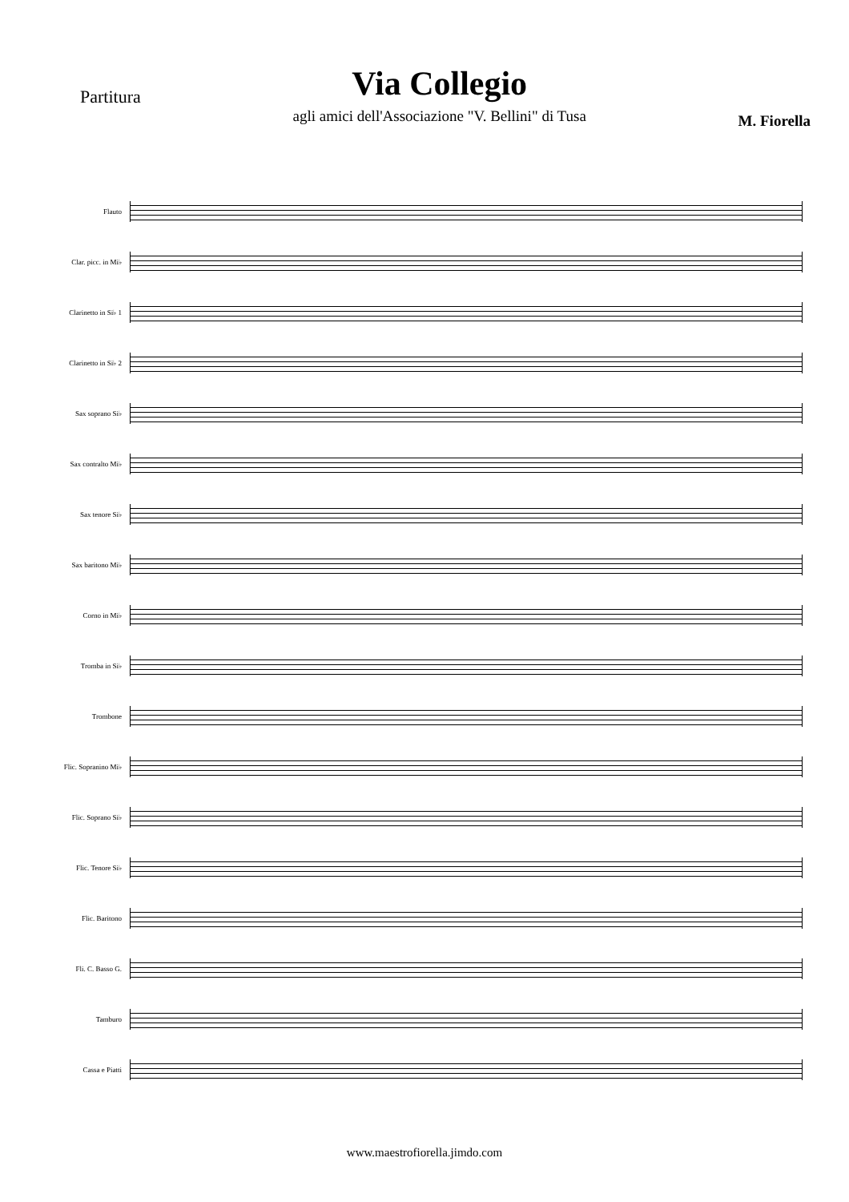Partitura
Via Collegio
agli amici dell'Associazione "V. Bellini" di Tusa
M. Fiorella
Flauto
Clar. picc. in Mi♭
Clarinetto in Si♭ 1
Clarinetto in Si♭ 2
Sax soprano Si♭
Sax contralto Mi♭
Sax tenore Si♭
Sax baritono Mi♭
Corno in Mi♭
Tromba in Si♭
Trombone
Flic. Sopranino Mi♭
Flic. Soprano Si♭
Flic. Tenore Si♭
Flic. Baritono
Fli. C. Basso G.
Tamburo
Cassa e Piatti
www.maestrofiorella.jimdo.com